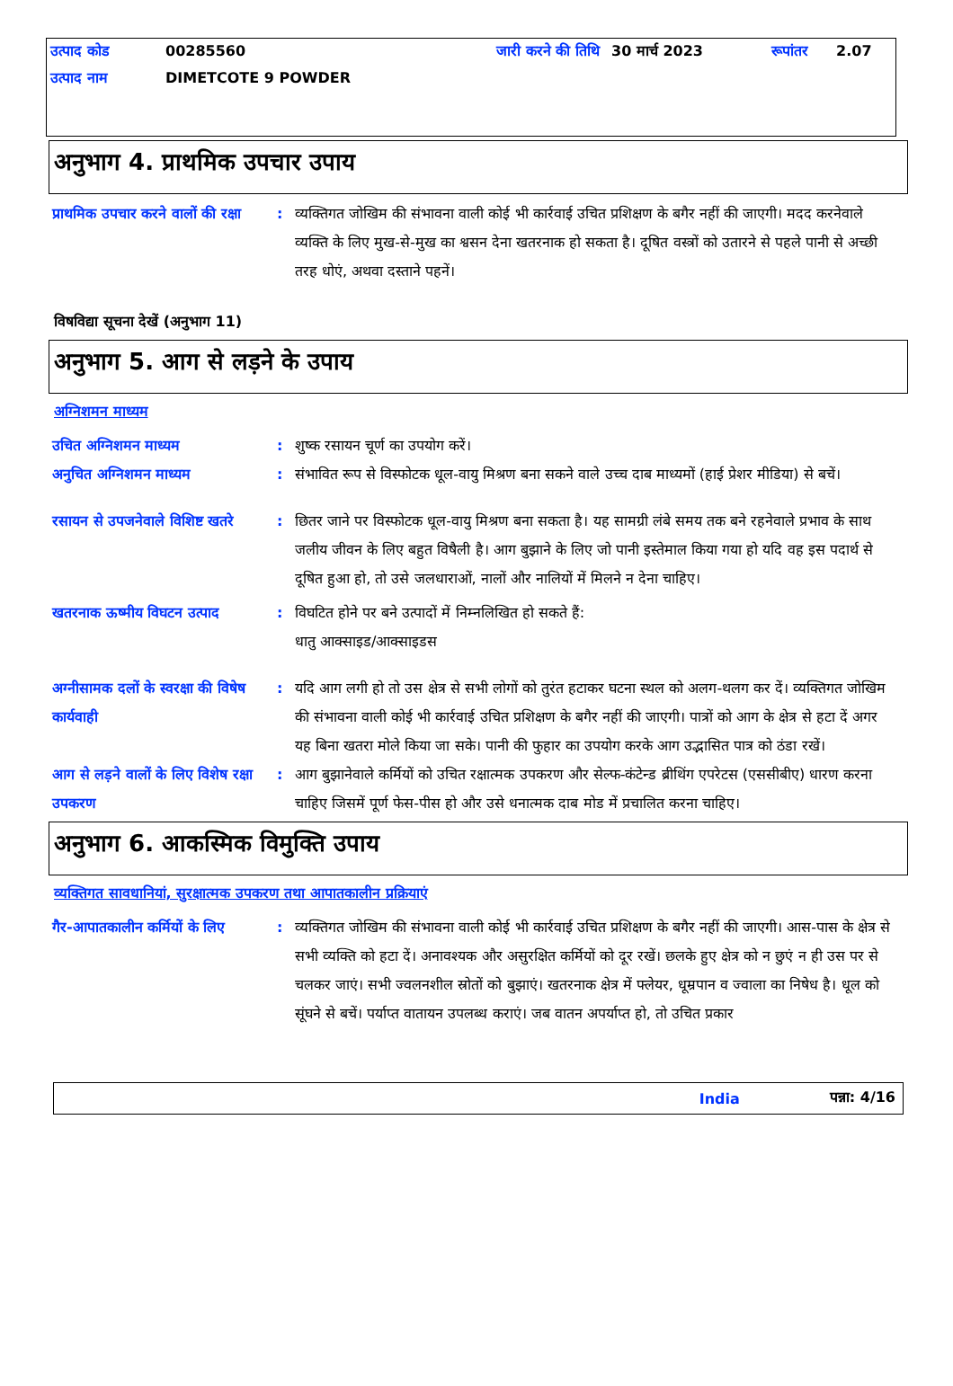| उत्पाद कोड | 00285560 | जारी करने की तिथि | 30 मार्च 2023 | रूपांतर | 2.07 |
| उत्पाद नाम | DIMETCOTE 9 POWDER | | | | |
अनुभाग 4. प्राथमिक उपचार उपाय
प्राथमिक उपचार करने वालों की रक्षा
: व्यक्तिगत जोखिम की संभावना वाली कोई भी कार्रवाई उचित प्रशिक्षण के बगैर नहीं की जाएगी। मदद करनेवाले व्यक्ति के लिए मुख-से-मुख का श्वसन देना खतरनाक हो सकता है। दूषित वस्त्रों को उतारने से पहले पानी से अच्छी तरह धोएं, अथवा दस्ताने पहनें।
विषविद्या सूचना देखें (अनुभाग 11)
अनुभाग 5. आग से लड़ने के उपाय
अग्निशमन माध्यम
उचित अग्निशमन माध्यम : शुष्क रसायन चूर्ण का उपयोग करें।
अनुचित अग्निशमन माध्यम : संभावित रूप से विस्फोटक धूल-वायु मिश्रण बना सकने वाले उच्च दाब माध्यमों (हाई प्रेशर मीडिया) से बचें।
रसायन से उपजनेवाले विशिष्ट खतरे
: छितर जाने पर विस्फोटक धूल-वायु मिश्रण बना सकता है। यह सामग्री लंबे समय तक बने रहनेवाले प्रभाव के साथ जलीय जीवन के लिए बहुत विषैली है। आग बुझाने के लिए जो पानी इस्तेमाल किया गया हो यदि वह इस पदार्थ से दूषित हुआ हो, तो उसे जलधाराओं, नालों और नालियों में मिलने न देना चाहिए।
खतरनाक ऊष्मीय विघटन उत्पाद : विघटित होने पर बने उत्पादों में निम्नलिखित हो सकते हैं:
धातु आक्साइड/आक्साइडस
अग्नीसामक दलों के स्वरक्षा की विषेष कार्यवाही
: यदि आग लगी हो तो उस क्षेत्र से सभी लोगों को तुरंत हटाकर घटना स्थल को अलग-थलग कर दें। व्यक्तिगत जोखिम की संभावना वाली कोई भी कार्रवाई उचित प्रशिक्षण के बगैर नहीं की जाएगी। पात्रों को आग के क्षेत्र से हटा दें अगर यह बिना खतरा मोले किया जा सके। पानी की फुहार का उपयोग करके आग उद्भासित पात्र को ठंडा रखें।
आग से लड़ने वालों के लिए विशेष रक्षा उपकरण
: आग बुझानेवाले कर्मियों को उचित रक्षात्मक उपकरण और सेल्फ-कंटेन्ड ब्रीथिंग एपरेटस (एससीबीए) धारण करना चाहिए जिसमें पूर्ण फेस-पीस हो और उसे धनात्मक दाब मोड में प्रचालित करना चाहिए।
अनुभाग 6. आकस्मिक विमुक्ति उपाय
व्यक्तिगत सावधानियां, सुरक्षात्मक उपकरण तथा आपातकालीन प्रक्रियाएं
गैर-आपातकालीन कर्मियों के लिए
: व्यक्तिगत जोखिम की संभावना वाली कोई भी कार्रवाई उचित प्रशिक्षण के बगैर नहीं की जाएगी। आस-पास के क्षेत्र से सभी व्यक्ति को हटा दें। अनावश्यक और असुरक्षित कर्मियों को दूर रखें। छलके हुए क्षेत्र को न छुएं न ही उस पर से चलकर जाएं। सभी ज्वलनशील स्रोतों को बुझाएं। खतरनाक क्षेत्र में फ्लेयर, धूम्रपान व ज्वाला का निषेध है। धूल को सूंघने से बचें। पर्याप्त वातायन उपलब्ध कराएं। जब वातन अपर्याप्त हो, तो उचित प्रकार
India पन्ना: 4/16